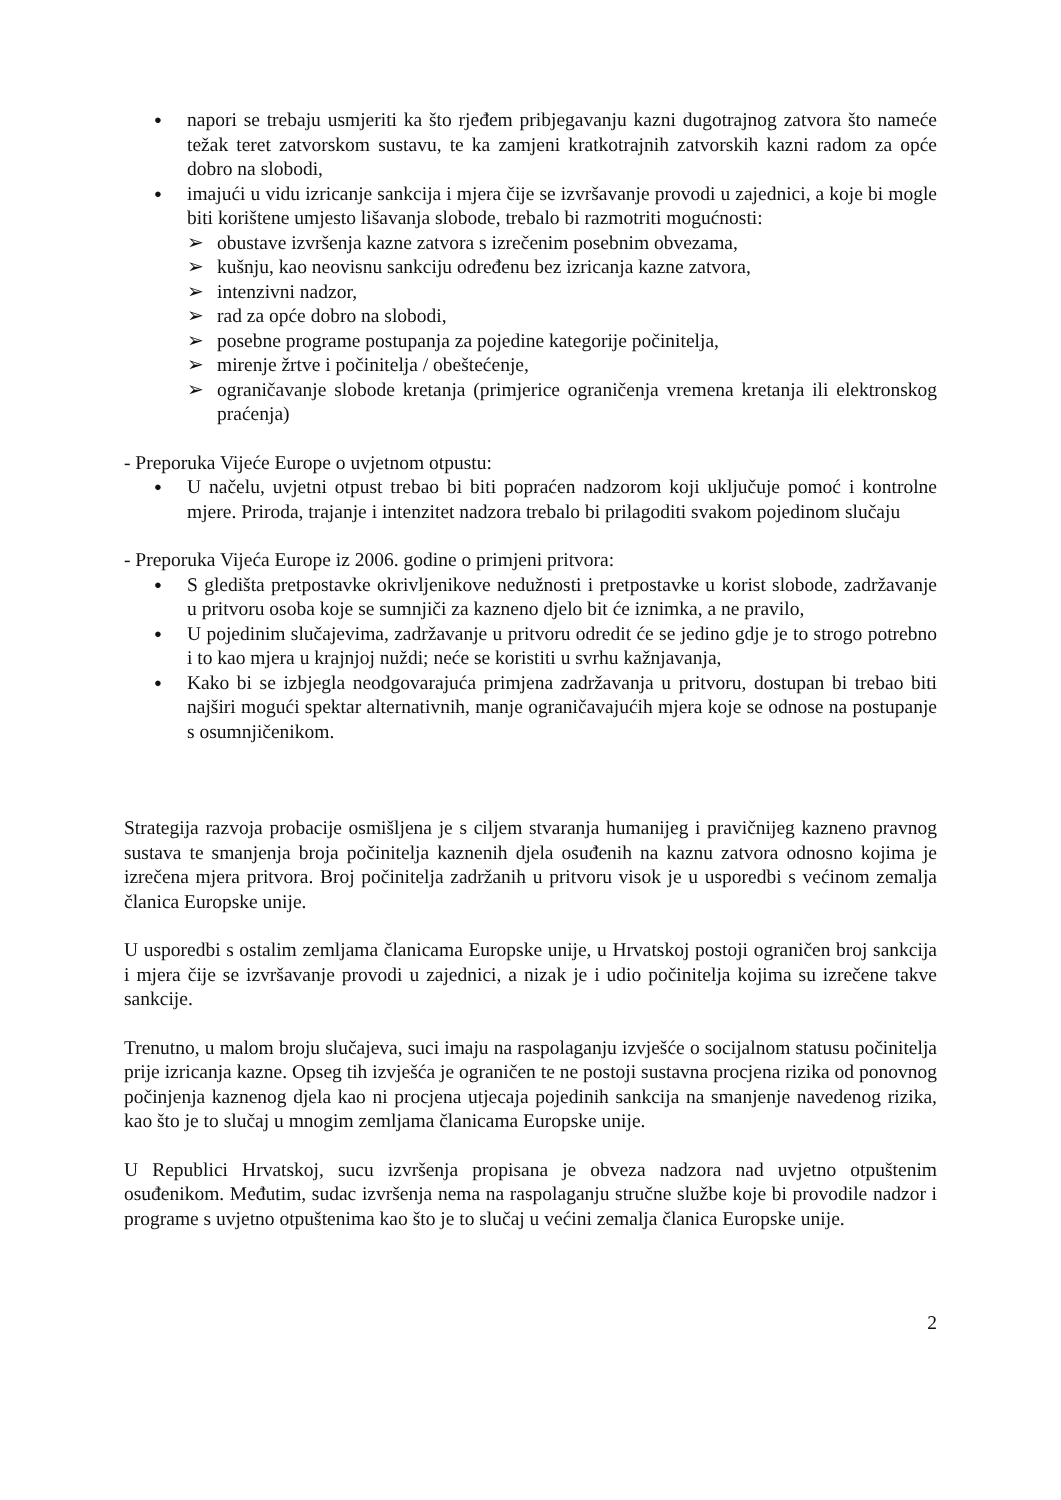● napori se trebaju usmjeriti ka što rjeđem pribjegavanju kazni dugotrajnog zatvora što nameće težak teret zatvorskom sustavu, te ka zamjeni kratkotrajnih zatvorskih kazni radom za opće dobro na slobodi,
● imajući u vidu izricanje sankcija i mjera čije se izvršavanje provodi u zajednici, a koje bi mogle biti korištene umjesto lišavanja slobode, trebalo bi razmotriti mogućnosti:
➢ obustave izvršenja kazne zatvora s izrečenim posebnim obvezama,
➢ kušnju, kao neovisnu sankciju određenu bez izricanja kazne zatvora,
➢ intenzivni nadzor,
➢ rad za opće dobro na slobodi,
➢ posebne programe postupanja za pojedine kategorije počinitelja,
➢ mirenje žrtve i počinitelja / obeštećenje,
➢ ograničavanje slobode kretanja (primjerice ograničenja vremena kretanja ili elektronskog praćenja)
- Preporuka Vijeće Europe o uvjetnom otpustu:
● U načelu, uvjetni otpust trebao bi biti popraćen nadzorom koji uključuje pomoć i kontrolne mjere. Priroda, trajanje i intenzitet nadzora trebalo bi prilagoditi svakom pojedinom slučaju
- Preporuka Vijeća Europe iz 2006. godine o primjeni pritvora:
● S gledišta pretpostavke okrivljenikove nedužnosti i pretpostavke u korist slobode, zadržavanje u pritvoru osoba koje se sumnjiči za kazneno djelo bit će iznimka, a ne pravilo,
● U pojedinim slučajevima, zadržavanje u pritvoru odredit će se jedino gdje je to strogo potrebno i to kao mjera u krajnjoj nuždi; neće se koristiti u svrhu kažnjavanja,
● Kako bi se izbjegla neodgovarajuća primjena zadržavanja u pritvoru, dostupan bi trebao biti najširi mogući spektar alternativnih, manje ograničavajućih mjera koje se odnose na postupanje s osumnjičenikom.
Strategija razvoja probacije osmišljena je s ciljem stvaranja humanijeg i pravičnijeg kazneno pravnog sustava te smanjenja broja počinitelja kaznenih djela osuđenih na kaznu zatvora odnosno kojima je izrečena mjera pritvora. Broj počinitelja zadržanih u pritvoru visok je u usporedbi s većinom zemalja članica Europske unije.
U usporedbi s ostalim zemljama članicama Europske unije, u Hrvatskoj postoji ograničen broj sankcija i mjera čije se izvršavanje provodi u zajednici, a nizak je i udio počinitelja kojima su izrečene takve sankcije.
Trenutno, u malom broju slučajeva, suci imaju na raspolaganju izvješće o socijalnom statusu počinitelja prije izricanja kazne. Opseg tih izvješća je ograničen te ne postoji sustavna procjena rizika od ponovnog počinjenja kaznenog djela kao ni procjena utjecaja pojedinih sankcija na smanjenje navedenog rizika, kao što je to slučaj u mnogim zemljama članicama Europske unije.
U Republici Hrvatskoj, sucu izvršenja propisana je obveza nadzora nad uvjetno otpuštenim osuđenikom. Međutim, sudac izvršenja nema na raspolaganju stručne službe koje bi provodile nadzor i programe s uvjetno otpuštenima kao što je to slučaj u većini zemalja članica Europske unije.
2